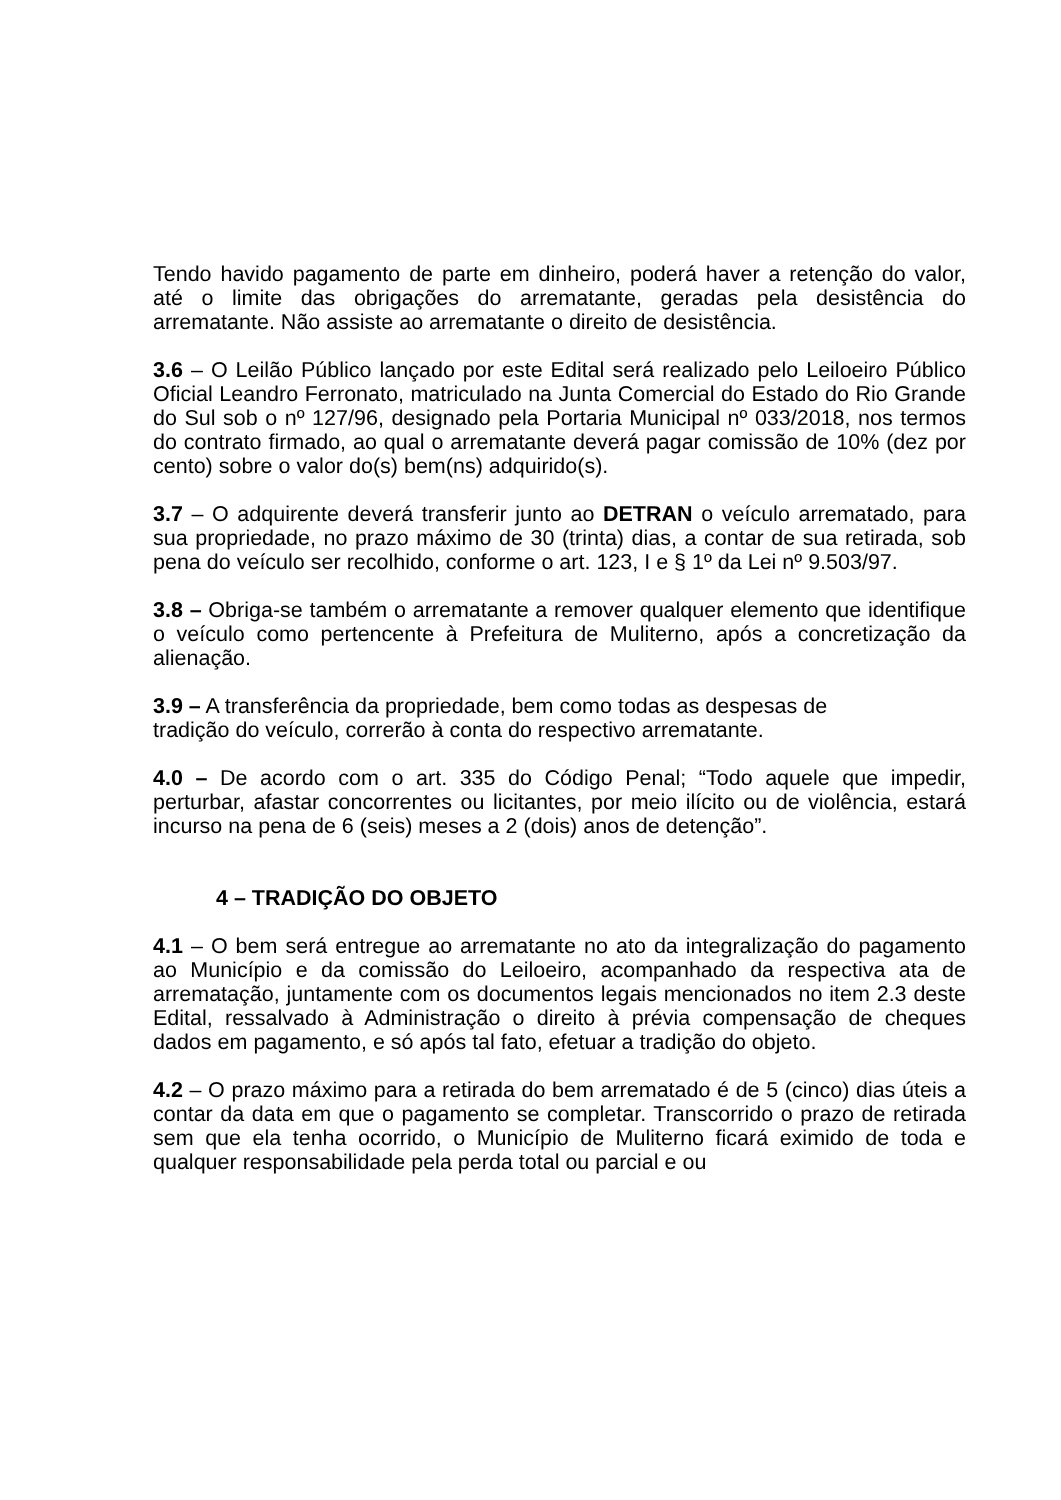Tendo havido pagamento de parte em dinheiro, poderá haver a retenção do valor, até o limite das obrigações do arrematante, geradas pela desistência do arrematante. Não assiste ao arrematante o direito de desistência.
3.6 – O Leilão Público lançado por este Edital será realizado pelo Leiloeiro Público Oficial Leandro Ferronato, matriculado na Junta Comercial do Estado do Rio Grande do Sul sob o nº 127/96, designado pela Portaria Municipal nº 033/2018, nos termos do contrato firmado, ao qual o arrematante deverá pagar comissão de 10% (dez por cento) sobre o valor do(s) bem(ns) adquirido(s).
3.7 – O adquirente deverá transferir junto ao DETRAN o veículo arrematado, para sua propriedade, no prazo máximo de 30 (trinta) dias, a contar de sua retirada, sob pena do veículo ser recolhido, conforme o art. 123, I e § 1º da Lei nº 9.503/97.
3.8 – Obriga-se também o arrematante a remover qualquer elemento que identifique o veículo como pertencente à Prefeitura de Muliterno, após a concretização da alienação.
3.9 – A transferência da propriedade, bem como todas as despesas de
tradição do veículo, correrão à conta do respectivo arrematante.
4.0 – De acordo com o art. 335 do Código Penal; “Todo aquele que impedir, perturbar, afastar concorrentes ou licitantes, por meio ilícito ou de violência, estará incurso na pena de 6 (seis) meses a 2 (dois) anos de detenção”.
4 – TRADIÇÃO DO OBJETO
4.1 – O bem será entregue ao arrematante no ato da integralização do pagamento ao Município e da comissão do Leiloeiro, acompanhado da respectiva ata de arrematação, juntamente com os documentos legais mencionados no item 2.3 deste Edital, ressalvado à Administração o direito à prévia compensação de cheques dados em pagamento, e só após tal fato, efetuar a tradição do objeto.
4.2 – O prazo máximo para a retirada do bem arrematado é de 5 (cinco) dias úteis a contar da data em que o pagamento se completar. Transcorrido o prazo de retirada sem que ela tenha ocorrido, o Município de Muliterno ficará eximido de toda e qualquer responsabilidade pela perda total ou parcial e ou